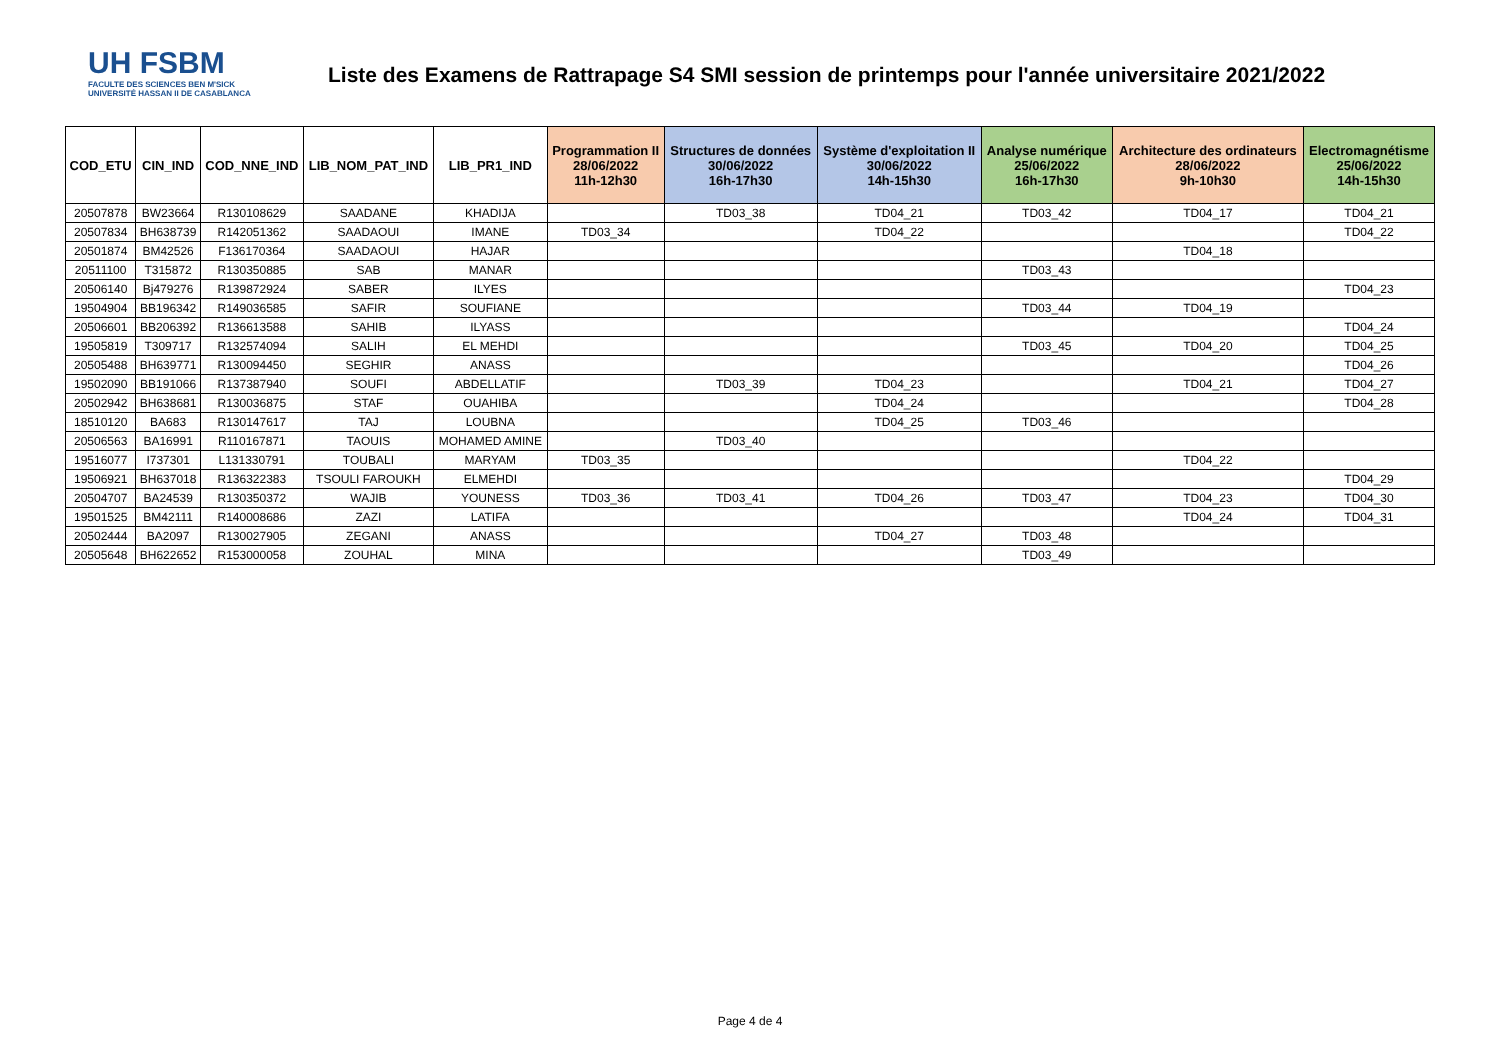UH FSBM
FACULTE DES SCIENCES BEN M'SICK
UNIVERSITÉ HASSAN II DE CASABLANCA
Liste des Examens de Rattrapage S4 SMI session de printemps pour l'année universitaire 2021/2022
| COD_ETU | CIN_IND | COD_NNE_IND | LIB_NOM_PAT_IND | LIB_PR1_IND | Programmation II 28/06/2022 11h-12h30 | Structures de données 30/06/2022 16h-17h30 | Système d'exploitation II 30/06/2022 14h-15h30 | Analyse numérique 25/06/2022 16h-17h30 | Architecture des ordinateurs 28/06/2022 9h-10h30 | Electromagnétisme 25/06/2022 14h-15h30 |
| --- | --- | --- | --- | --- | --- | --- | --- | --- | --- | --- |
| 20507878 | BW23664 | R130108629 | SAADANE | KHADIJA | | TD03_38 | TD04_21 | TD03_42 | TD04_17 | TD04_21 |
| 20507834 | BH638739 | R142051362 | SAADAOUI | IMANE | TD03_34 | | TD04_22 | | | TD04_22 |
| 20501874 | BM42526 | F136170364 | SAADAOUI | HAJAR | | | | | TD04_18 | |
| 20511100 | T315872 | R130350885 | SAB | MANAR | | | | TD03_43 | | |
| 20506140 | Bj479276 | R139872924 | SABER | ILYES | | | | | | TD04_23 |
| 19504904 | BB196342 | R149036585 | SAFIR | SOUFIANE | | | | TD03_44 | TD04_19 | |
| 20506601 | BB206392 | R136613588 | SAHIB | ILYASS | | | | | | TD04_24 |
| 19505819 | T309717 | R132574094 | SALIH | EL MEHDI | | | | TD03_45 | TD04_20 | TD04_25 |
| 20505488 | BH639771 | R130094450 | SEGHIR | ANASS | | | | | | TD04_26 |
| 19502090 | BB191066 | R137387940 | SOUFI | ABDELLATIF | | TD03_39 | TD04_23 | | TD04_21 | TD04_27 |
| 20502942 | BH638681 | R130036875 | STAF | OUAHIBA | | | TD04_24 | | | TD04_28 |
| 18510120 | BA683 | R130147617 | TAJ | LOUBNA | | | TD04_25 | TD03_46 | | |
| 20506563 | BA16991 | R110167871 | TAOUIS | MOHAMED AMINE | | TD03_40 | | | | |
| 19516077 | I737301 | L131330791 | TOUBALI | MARYAM | TD03_35 | | | | TD04_22 | |
| 19506921 | BH637018 | R136322383 | TSOULI FAROUKH | ELMEHDI | | | | | | TD04_29 |
| 20504707 | BA24539 | R130350372 | WAJIB | YOUNESS | TD03_36 | TD03_41 | TD04_26 | TD03_47 | TD04_23 | TD04_30 |
| 19501525 | BM42111 | R140008686 | ZAZI | LATIFA | | | | | TD04_24 | TD04_31 |
| 20502444 | BA2097 | R130027905 | ZEGANI | ANASS | | | TD04_27 | TD03_48 | | |
| 20505648 | BH622652 | R153000058 | ZOUHAL | MINA | | | | TD03_49 | | |
Page 4 de 4